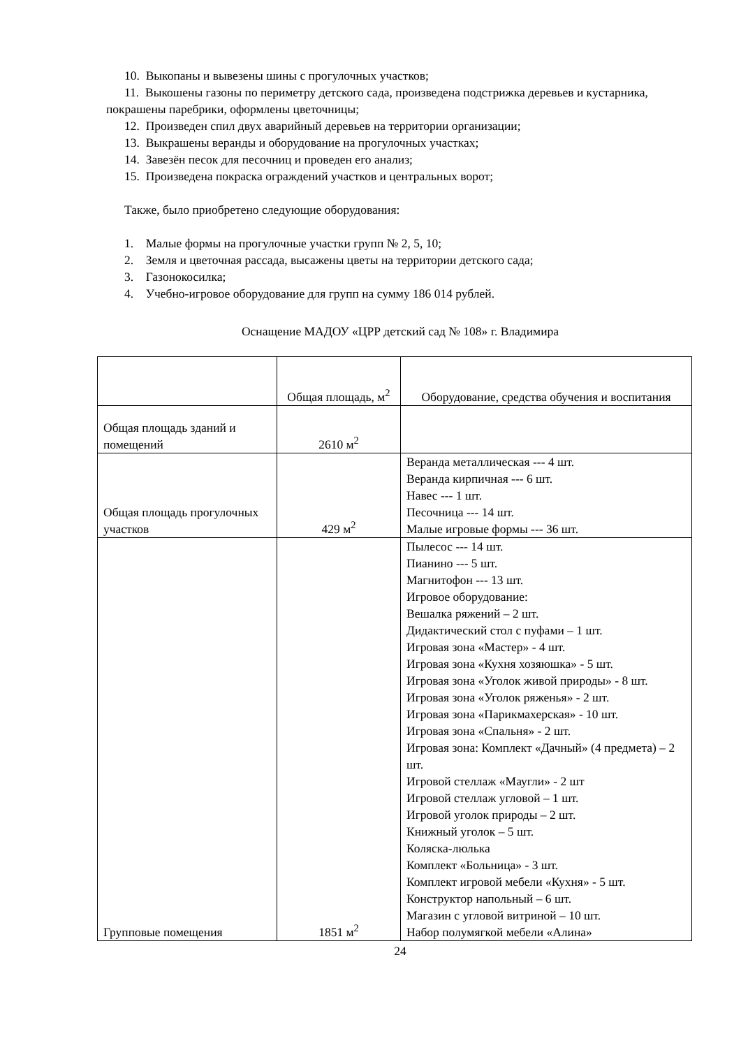10. Выкопаны и вывезены шины с прогулочных участков;
11. Выкошены газоны по периметру детского сада, произведена подстрижка деревьев и кустарника, покрашены паребрики, оформлены цветочницы;
12. Произведен спил двух аварийный деревьев на территории организации;
13. Выкрашены веранды и оборудование на прогулочных участках;
14. Завезён песок для песочниц и проведен его анализ;
15. Произведена покраска ограждений участков и центральных ворот;
Также, было приобретено следующие оборудования:
1. Малые формы на прогулочные участки групп № 2, 5, 10;
2. Земля и цветочная рассада, высажены цветы на территории детского сада;
3. Газонокосилка;
4. Учебно-игровое оборудование для групп на сумму 186 014 рублей.
Оснащение МАДОУ «ЦРР детский сад № 108» г. Владимира
| | Общая площадь, м<sup>2</sup> | Оборудование, средства обучения и воспитания |
| Общая площадь зданий и помещений | 2610 м<sup>2</sup> | |
| Общая площадь прогулочных участков | 429 м<sup>2</sup> | Веранда металлическая --- 4 шт. Веранда кирпичная --- 6 шт. Навес --- 1 шт. Песочница --- 14 шт. Малые игровые формы --- 36 шт. |
| Групповые помещения | 1851 м<sup>2</sup> | Пылесос --- 14 шт. Пианино --- 5 шт. Магнитофон --- 13 шт. Игровое оборудование: Вешалка ряжений – 2 шт. Дидактический стол с пуфами – 1 шт. Игровая зона «Мастер» - 4 шт. Игровая зона «Кухня хозяюшка» - 5 шт. Игровая зона «Уголок живой природы» - 8 шт. Игровая зона «Уголок ряженья» - 2 шт. Игровая зона «Парикмахерская» - 10 шт. Игровая зона «Спальня» - 2 шт. Игровая зона: Комплект «Дачный» (4 предмета) – 2 шт. Игровой стеллаж «Маугли» - 2 шт Игровой стеллаж угловой – 1 шт. Игровой уголок природы – 2 шт. Книжный уголок – 5 шт. Коляска-люлька Комплект «Больница» - 3 шт. Комплект игровой мебели «Кухня» - 5 шт. Конструктор напольный – 6 шт. Магазин с угловой витриной – 10 шт. Набор полумягкой мебели «Алина» |
24